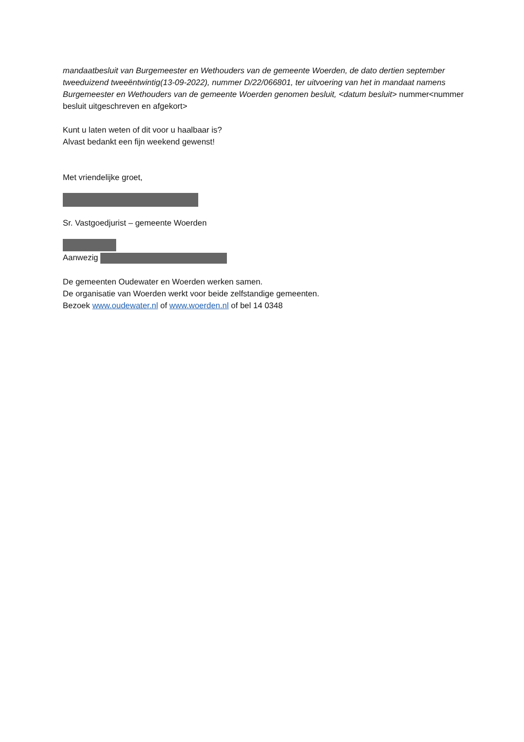mandaatbesluit van Burgemeester en Wethouders van de gemeente Woerden, de dato dertien september tweeduizend tweeëntwintig(13-09-2022), nummer D/22/066801, ter uitvoering van het in mandaat namens Burgemeester en Wethouders van de gemeente Woerden genomen besluit, <datum besluit> nummer<nummer besluit uitgeschreven en afgekort>
Kunt u laten weten of dit voor u haalbaar is?
Alvast bedankt een fijn weekend gewenst!
Met vriendelijke groet,
Sr. Vastgoedjurist – gemeente Woerden
Aanwezig
De gemeenten Oudewater en Woerden werken samen.
De organisatie van Woerden werkt voor beide zelfstandige gemeenten.
Bezoek www.oudewater.nl of www.woerden.nl of bel 14 0348